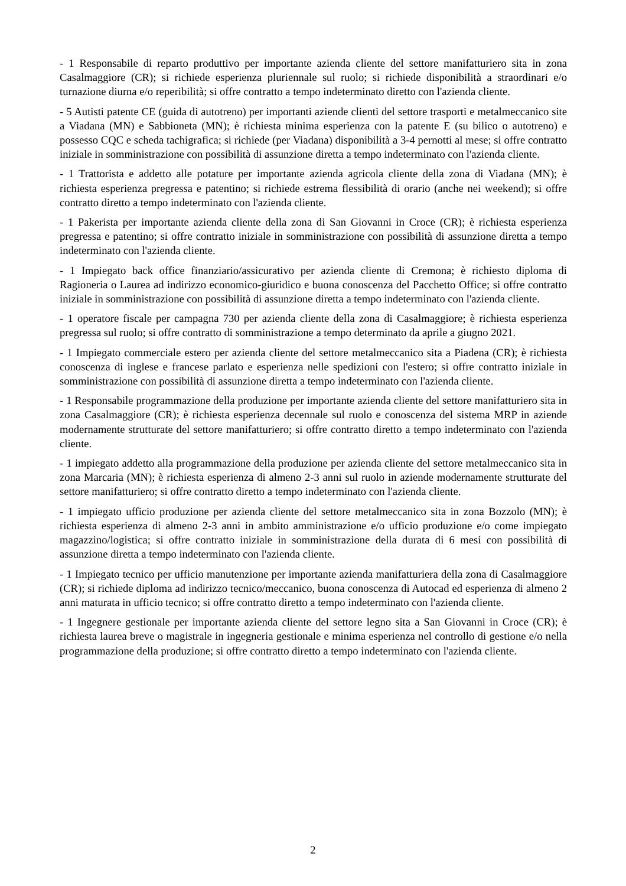- 1 Responsabile di reparto produttivo per importante azienda cliente del settore manifatturiero sita in zona Casalmaggiore (CR); si richiede esperienza pluriennale sul ruolo; si richiede disponibilità a straordinari e/o turnazione diurna e/o reperibilità; si offre contratto a tempo indeterminato diretto con l'azienda cliente.
- 5 Autisti patente CE (guida di autotreno) per importanti aziende clienti del settore trasporti e metalmeccanico site a Viadana (MN) e Sabbioneta (MN); è richiesta minima esperienza con la patente E (su bilico o autotreno) e possesso CQC e scheda tachigrafica; si richiede (per Viadana) disponibilità a 3-4 pernotti al mese; si offre contratto iniziale in somministrazione con possibilità di assunzione diretta a tempo indeterminato con l'azienda cliente.
- 1 Trattorista e addetto alle potature per importante azienda agricola cliente della zona di Viadana (MN); è richiesta esperienza pregressa e patentino; si richiede estrema flessibilità di orario (anche nei weekend); si offre contratto diretto a tempo indeterminato con l'azienda cliente.
- 1 Pakerista per importante azienda cliente della zona di San Giovanni in Croce (CR); è richiesta esperienza pregressa e patentino; si offre contratto iniziale in somministrazione con possibilità di assunzione diretta a tempo indeterminato con l'azienda cliente.
- 1 Impiegato back office finanziario/assicurativo per azienda cliente di Cremona; è richiesto diploma di Ragioneria o Laurea ad indirizzo economico-giuridico e buona conoscenza del Pacchetto Office; si offre contratto iniziale in somministrazione con possibilità di assunzione diretta a tempo indeterminato con l'azienda cliente.
- 1 operatore fiscale per campagna 730 per azienda cliente della zona di Casalmaggiore; è richiesta esperienza pregressa sul ruolo; si offre contratto di somministrazione a tempo determinato da aprile a giugno 2021.
- 1 Impiegato commerciale estero per azienda cliente del settore metalmeccanico sita a Piadena (CR); è richiesta conoscenza di inglese e francese parlato e esperienza nelle spedizioni con l'estero; si offre contratto iniziale in somministrazione con possibilità di assunzione diretta a tempo indeterminato con l'azienda cliente.
- 1 Responsabile programmazione della produzione per importante azienda cliente del settore manifatturiero sita in zona Casalmaggiore (CR); è richiesta esperienza decennale sul ruolo e conoscenza del sistema MRP in aziende modernamente strutturate del settore manifatturiero; si offre contratto diretto a tempo indeterminato con l'azienda cliente.
- 1 impiegato addetto alla programmazione della produzione per azienda cliente del settore metalmeccanico sita in zona Marcaria (MN); è richiesta esperienza di almeno 2-3 anni sul ruolo in aziende modernamente strutturate del settore manifatturiero; si offre contratto diretto a tempo indeterminato con l'azienda cliente.
- 1 impiegato ufficio produzione per azienda cliente del settore metalmeccanico sita in zona Bozzolo (MN); è richiesta esperienza di almeno 2-3 anni in ambito amministrazione e/o ufficio produzione e/o come impiegato magazzino/logistica; si offre contratto iniziale in somministrazione della durata di 6 mesi con possibilità di assunzione diretta a tempo indeterminato con l'azienda cliente.
- 1 Impiegato tecnico per ufficio manutenzione per importante azienda manifatturiera della zona di Casalmaggiore (CR); si richiede diploma ad indirizzo tecnico/meccanico, buona conoscenza di Autocad ed esperienza di almeno 2 anni maturata in ufficio tecnico; si offre contratto diretto a tempo indeterminato con l'azienda cliente.
- 1 Ingegnere gestionale per importante azienda cliente del settore legno sita a San Giovanni in Croce (CR); è richiesta laurea breve o magistrale in ingegneria gestionale e minima esperienza nel controllo di gestione e/o nella programmazione della produzione; si offre contratto diretto a tempo indeterminato con l'azienda cliente.
2